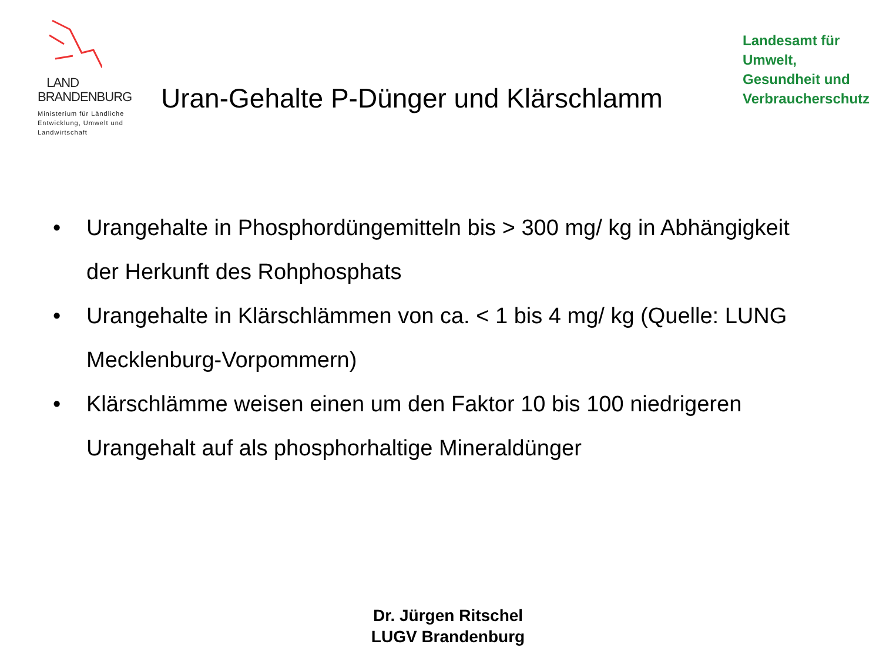LAND
BRANDENBURG
Ministerium für Ländliche
Entwicklung, Umwelt und
Landwirtschaft
Uran-Gehalte P-Dünger und Klärschlamm
Landesamt für
Umwelt,
Gesundheit und
Verbraucherschutz
• Urangehalte in Phosphordüngemitteln bis > 300 mg/ kg in Abhängigkeit der Herkunft des Rohphosphats
• Urangehalte in Klärschlämmen von ca. < 1 bis 4 mg/ kg (Quelle: LUNG Mecklenburg-Vorpommern)
• Klärschlämme weisen einen um den Faktor 10 bis 100 niedrigeren Urangehalt auf als phosphorhaltige Mineraldünger
Dr. Jürgen Ritschel
LUGV Brandenburg